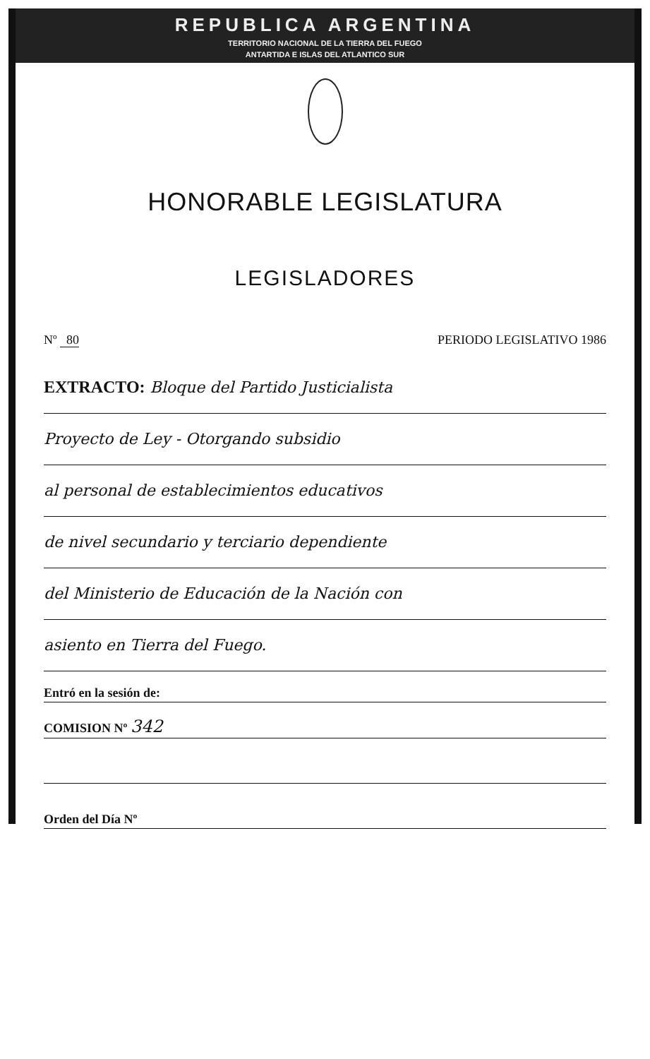REPUBLICA ARGENTINA
TERRITORIO NACIONAL DE LA TIERRA DEL FUEGO
ANTARTIDA E ISLAS DEL ATLANTICO SUR
HONORABLE LEGISLATURA
LEGISLADORES
Nº 80 PERIODO LEGISLATIVO 1986
EXTRACTO: Bloque del Partido Justicialista
Proyecto de Ley - Otorgando subsidio
al personal de establecimientos educativos
de nivel secundario y terciario dependiente
del Ministerio de Educación de la Nación con
asiento en Tierra del Fuego.
Entró en la sesión de:
COMISION Nº 342
Orden del Día Nº